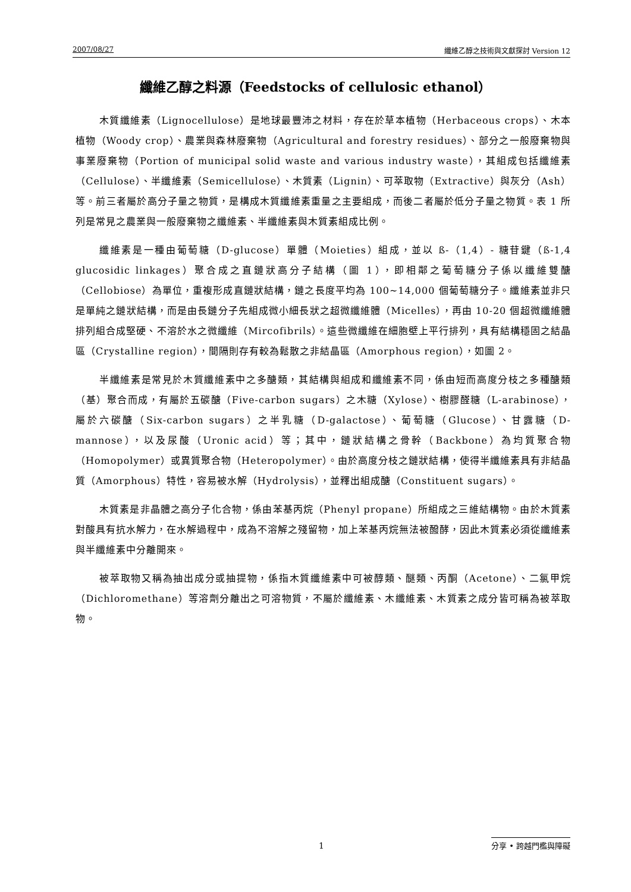2007/08/27 纖維乙醇之技術與文獻探討 Version 12
纖維乙醇之料源（Feedstocks of cellulosic ethanol）
木質纖維素（Lignocellulose）是地球最豐沛之材料，存在於草本植物（Herbaceous crops）、木本植物（Woody crop）、農業與森林廢棄物（Agricultural and forestry residues）、部分之一般廢棄物與事業廢棄物（Portion of municipal solid waste and various industry waste），其組成包括纖維素（Cellulose）、半纖維素（Semicellulose）、木質素（Lignin）、可萃取物（Extractive）與灰分（Ash）等。前三者屬於高分子量之物質，是構成木質纖維素重量之主要組成，而後二者屬於低分子量之物質。表 1 所列是常見之農業與一般廢棄物之纖維素、半纖維素與木質素組成比例。
纖維素是一種由葡萄糖（D-glucose）單體（Moieties）組成，並以 ß-（1,4）- 糖苷鍵（ß-1,4 glucosidic linkages）聚合成之直鏈狀高分子結構（圖 1），即相鄰之葡萄糖分子係以纖維雙醣（Cellobiose）為單位，重複形成直鏈狀結構，鏈之長度平均為 100~14,000 個葡萄糖分子。纖維素並非只是單純之鏈狀結構，而是由長鏈分子先組成微小細長狀之超微纖維體（Micelles），再由 10-20 個超微纖維體排列組合成堅硬、不溶於水之微纖維（Mircofibrils）。這些微纖維在細胞壁上平行排列，具有結構穩固之結晶區（Crystalline region），間隔則存有較為鬆散之非結晶區（Amorphous region），如圖 2。
半纖維素是常見於木質纖維素中之多醣類，其結構與組成和纖維素不同，係由短而高度分枝之多種醣類（基）聚合而成，有屬於五碳醣（Five-carbon sugars）之木糖（Xylose）、樹膠醛糖（L-arabinose），屬於六碳醣（Six-carbon sugars）之半乳糖（D-galactose）、葡萄糖（Glucose）、甘露糖（D-mannose），以及尿酸（Uronic acid）等；其中，鏈狀結構之骨幹（Backbone）為均質聚合物（Homopolymer）或異質聚合物（Heteropolymer）。由於高度分枝之鏈狀結構，使得半纖維素具有非結晶質（Amorphous）特性，容易被水解（Hydrolysis），並釋出組成醣（Constituent sugars）。
木質素是非晶體之高分子化合物，係由苯基丙烷（Phenyl propane）所組成之三維結構物。由於木質素對酸具有抗水解力，在水解過程中，成為不溶解之殘留物，加上苯基丙烷無法被醱酵，因此木質素必須從纖維素與半纖維素中分離開來。
被萃取物又稱為抽出成分或抽提物，係指木質纖維素中可被醇類、醚類、丙酮（Acetone）、二氯甲烷（Dichloromethane）等溶劑分離出之可溶物質，不屬於纖維素、木纖維素、木質素之成分皆可稱為被萃取物。
1 分享 • 跨越門檻與障礙